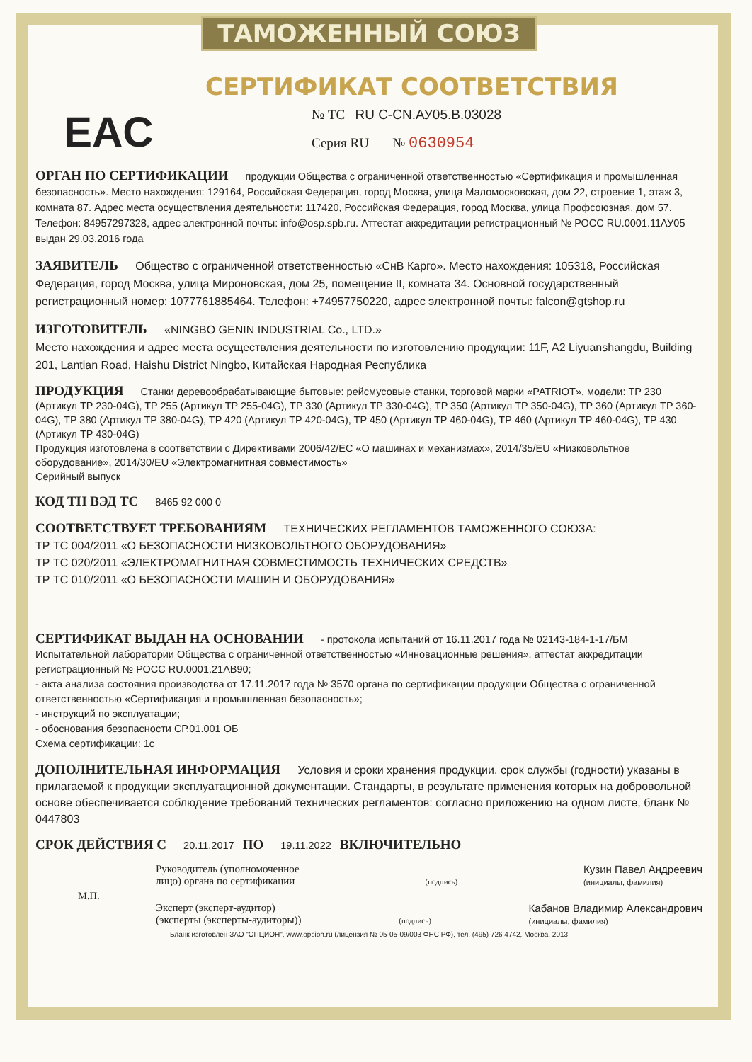ТАМОЖЕННЫЙ СОЮЗ
СЕРТИФИКАТ СООТВЕТСТВИЯ
EAC
№ ТС RU C-CN.АУ05.В.03028
Серия RU № 0630954
ОРГАН ПО СЕРТИФИКАЦИИ продукции Общества с ограниченной ответственностью «Сертификация и промышленная безопасность». Место нахождения: 129164, Российская Федерация, город Москва, улица Маломосковская, дом 22, строение 1, этаж 3, комната 87. Адрес места осуществления деятельности: 117420, Российская Федерация, город Москва, улица Профсоюзная, дом 57. Телефон: 84957297328, адрес электронной почты: info@osp.spb.ru. Аттестат аккредитации регистрационный № РОСС RU.0001.11АУ05 выдан 29.03.2016 года
ЗАЯВИТЕЛЬ Общество с ограниченной ответственностью «СнВ Карго». Место нахождения: 105318, Российская Федерация, город Москва, улица Мироновская, дом 25, помещение II, комната 34. Основной государственный регистрационный номер: 1077761885464. Телефон: +74957750220, адрес электронной почты: falcon@gtshop.ru
ИЗГОТОВИТЕЛЬ «NINGBO GENIN INDUSTRIAL Co., LTD.»
Место нахождения и адрес места осуществления деятельности по изготовлению продукции: 11F, A2 Liyuanshangdu, Building 201, Lantian Road, Haishu District Ningbo, Китайская Народная Республика
ПРОДУКЦИЯ Станки деревообрабатывающие бытовые: рейсмусовые станки, торговой марки «PATRIOT», модели: TP 230 (Артикул TP 230-04G), TP 255 (Артикул TP 255-04G), TP 330 (Артикул TP 330-04G), TP 350 (Артикул TP 350-04G), TP 360 (Артикул TP 360-04G), TP 380 (Артикул TP 380-04G), TP 420 (Артикул TP 420-04G), TP 450 (Артикул TP 460-04G), TP 460 (Артикул TP 460-04G), TP 430 (Артикул TP 430-04G)
Продукция изготовлена в соответствии с Директивами 2006/42/EC «О машинах и механизмах», 2014/35/EU «Низковольтное оборудование», 2014/30/EU «Электромагнитная совместимость»
Серийный выпуск
КОД ТН ВЭД ТС 8465 92 000 0
СООТВЕТСТВУЕТ ТРЕБОВАНИЯМ ТЕХНИЧЕСКИХ РЕГЛАМЕНТОВ ТАМОЖЕННОГО СОЮЗА:
ТР ТС 004/2011 «О БЕЗОПАСНОСТИ НИЗКОВОЛЬТНОГО ОБОРУДОВАНИЯ»
ТР ТС 020/2011 «ЭЛЕКТРОМАГНИТНАЯ СОВМЕСТИМОСТЬ ТЕХНИЧЕСКИХ СРЕДСТВ»
ТР ТС 010/2011 «О БЕЗОПАСНОСТИ МАШИН И ОБОРУДОВАНИЯ»
СЕРТИФИКАТ ВЫДАН НА ОСНОВАНИИ - протокола испытаний от 16.11.2017 года № 02143-184-1-17/БМ Испытательной лаборатории Общества с ограниченной ответственностью «Инновационные решения», аттестат аккредитации регистрационный № РОСС RU.0001.21АВ90;
- акта анализа состояния производства от 17.11.2017 года № 3570 органа по сертификации продукции Общества с ограниченной ответственностью «Сертификация и промышленная безопасность»;
- инструкций по эксплуатации;
- обоснования безопасности СР.01.001 ОБ
Схема сертификации: 1с
ДОПОЛНИТЕЛЬНАЯ ИНФОРМАЦИЯ Условия и сроки хранения продукции, срок службы (годности) указаны в прилагаемой к продукции эксплуатационной документации. Стандарты, в результате применения которых на добровольной основе обеспечивается соблюдение требований технических регламентов: согласно приложению на одном листе, бланк № 0447803
СРОК ДЕЙСТВИЯ С 20.11.2017 ПО 19.11.2022 ВКЛЮЧИТЕЛЬНО
Руководитель (уполномоченное
лицо) органа по сертификации
(подпись)
Кузин Павел Андреевич
(инициалы, фамилия)
М.П.
Эксперт (эксперт-аудитор)
(эксперты (эксперты-аудиторы))
(подпись)
Кабанов Владимир Александрович
(инициалы, фамилия)
Бланк изготовлен ЗАО "ОПЦИОН", www.opcion.ru (лицензия № 05-05-09/003 ФНС РФ), тел. (495) 726 4742, Москва, 2013